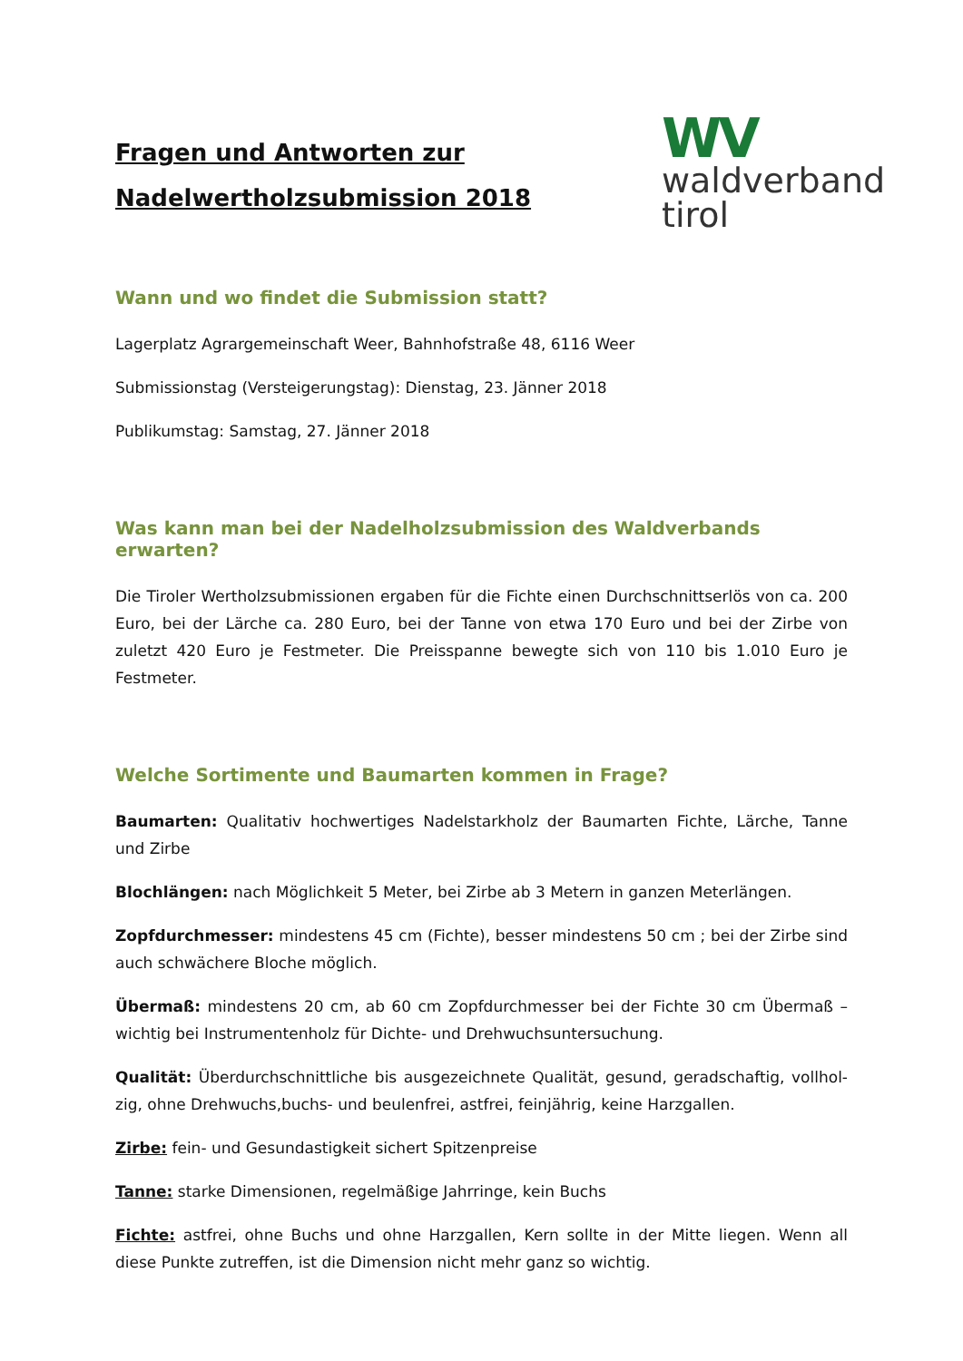Fragen und Antworten zur
Nadelwertholzsubmission 2018
WV
waldverband
tirol
Wann und wo findet die Submission statt?
Lagerplatz Agrargemeinschaft Weer, Bahnhofstraße 48, 6116 Weer
Submissionstag (Versteigerungstag): Dienstag, 23. Jänner 2018
Publikumstag: Samstag, 27. Jänner 2018
Was kann man bei der Nadelholzsubmission des Waldverbands erwarten?
Die Tiroler Wertholzsubmissionen ergaben für die Fichte einen Durchschnittserlös von ca. 200 Euro, bei der Lärche ca. 280 Euro, bei der Tanne von etwa 170 Euro und bei der Zirbe von zuletzt 420 Euro je Festmeter. Die Preisspanne bewegte sich von 110 bis 1.010 Euro je Festmeter.
Welche Sortimente und Baumarten kommen in Frage?
Baumarten: Qualitativ hochwertiges Nadelstarkholz der Baumarten Fichte, Lärche, Tanne und Zirbe
Blochlängen: nach Möglichkeit 5 Meter, bei Zirbe ab 3 Metern in ganzen Meterlängen.
Zopfdurchmesser: mindestens 45 cm (Fichte), besser mindestens 50 cm ; bei der Zirbe sind auch schwächere Bloche möglich.
Übermaß: mindestens 20 cm, ab 60 cm Zopfdurchmesser bei der Fichte 30 cm Übermaß – wichtig bei Instrumentenholz für Dichte- und Drehwuchsuntersuchung.
Qualität: Überdurchschnittliche bis ausgezeichnete Qualität, gesund, geradschaftig, vollhol­zig, ohne Drehwuchs,buchs- und beulenfrei, astfrei, feinjährig, keine Harzgallen.
Zirbe: fein- und Gesundastigkeit sichert Spitzenpreise
Tanne: starke Dimensionen, regelmäßige Jahrringe, kein Buchs
Fichte: astfrei, ohne Buchs und ohne Harzgallen, Kern sollte in der Mitte liegen. Wenn all diese Punkte zutreffen, ist die Dimension nicht mehr ganz so wichtig.